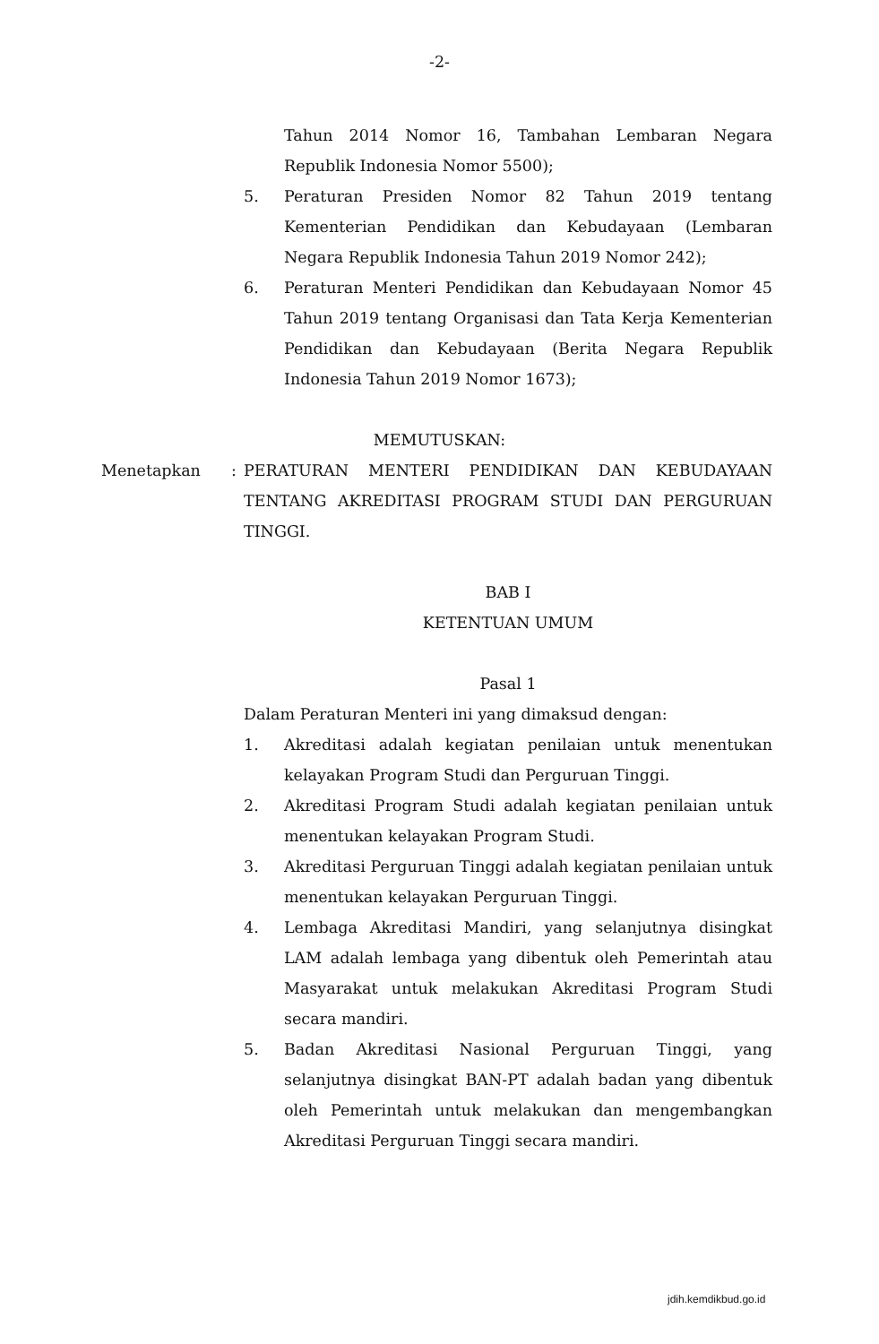-2-
Tahun 2014 Nomor 16, Tambahan Lembaran Negara Republik Indonesia Nomor 5500);
5. Peraturan Presiden Nomor 82 Tahun 2019 tentang Kementerian Pendidikan dan Kebudayaan (Lembaran Negara Republik Indonesia Tahun 2019 Nomor 242);
6. Peraturan Menteri Pendidikan dan Kebudayaan Nomor 45 Tahun 2019 tentang Organisasi dan Tata Kerja Kementerian Pendidikan dan Kebudayaan (Berita Negara Republik Indonesia Tahun 2019 Nomor 1673);
MEMUTUSKAN:
Menetapkan: PERATURAN MENTERI PENDIDIKAN DAN KEBUDAYAAN TENTANG AKREDITASI PROGRAM STUDI DAN PERGURUAN TINGGI.
BAB I
KETENTUAN UMUM
Pasal 1
Dalam Peraturan Menteri ini yang dimaksud dengan:
1. Akreditasi adalah kegiatan penilaian untuk menentukan kelayakan Program Studi dan Perguruan Tinggi.
2. Akreditasi Program Studi adalah kegiatan penilaian untuk menentukan kelayakan Program Studi.
3. Akreditasi Perguruan Tinggi adalah kegiatan penilaian untuk menentukan kelayakan Perguruan Tinggi.
4. Lembaga Akreditasi Mandiri, yang selanjutnya disingkat LAM adalah lembaga yang dibentuk oleh Pemerintah atau Masyarakat untuk melakukan Akreditasi Program Studi secara mandiri.
5. Badan Akreditasi Nasional Perguruan Tinggi, yang selanjutnya disingkat BAN-PT adalah badan yang dibentuk oleh Pemerintah untuk melakukan dan mengembangkan Akreditasi Perguruan Tinggi secara mandiri.
jdih.kemdikbud.go.id